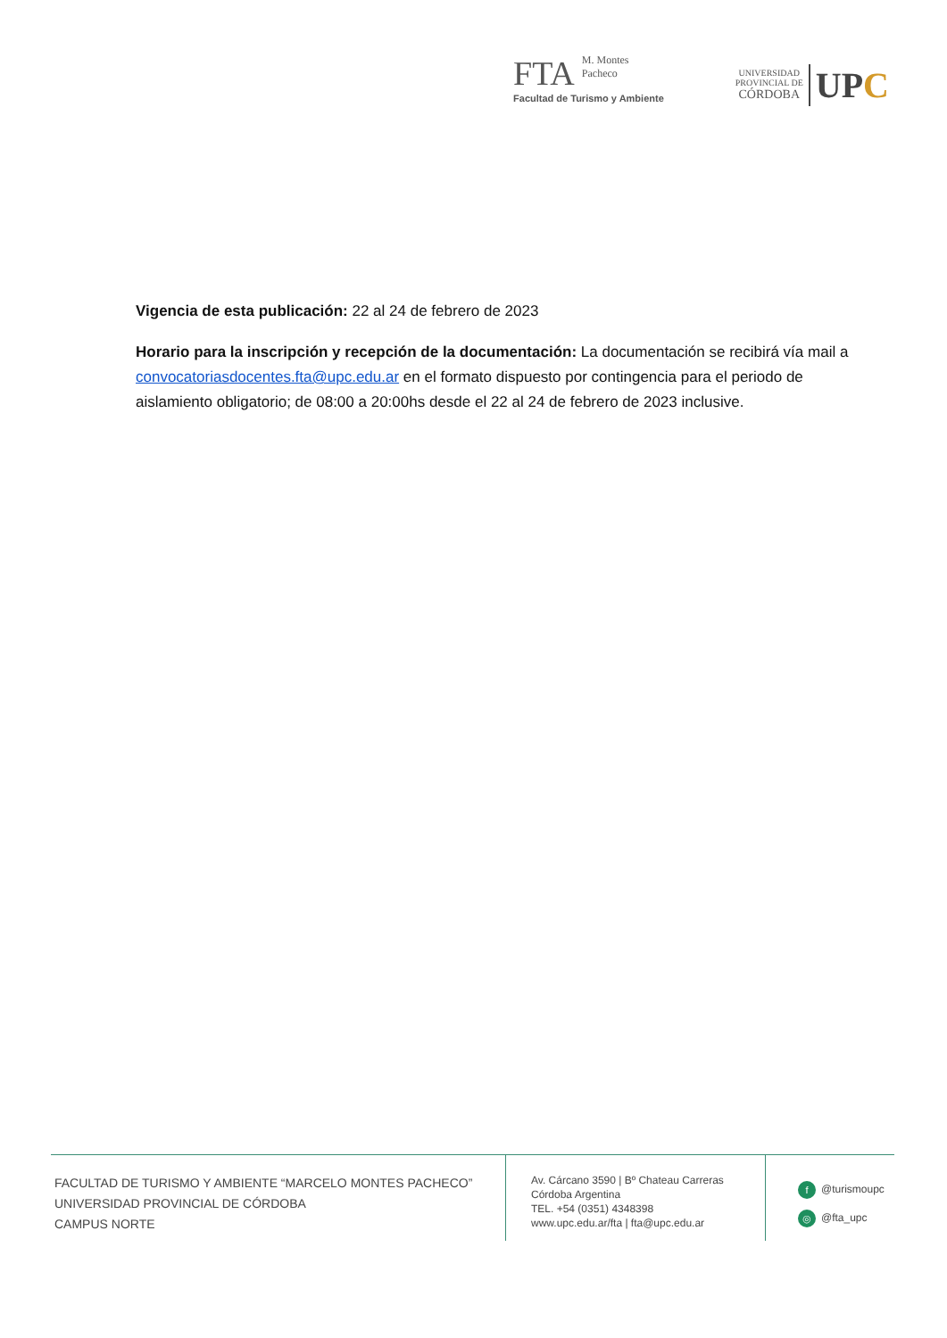FTA M. Montes
Pacheco
Facultad de Turismo y Ambiente
UNIVERSIDAD
PROVINCIAL DE
CÓRDOBA
UPC
Vigencia de esta publicación: 22 al 24 de febrero de 2023
Horario para la inscripción y recepción de la documentación: La documentación se recibirá vía mail a convocatoriasdocentes.fta@upc.edu.ar en el formato dispuesto por contingencia para el periodo de aislamiento obligatorio; de 08:00 a 20:00hs desde el 22 al 24 de febrero de 2023 inclusive.
FACULTAD DE TURISMO Y AMBIENTE “MARCELO MONTES PACHECO”
UNIVERSIDAD PROVINCIAL DE CÓRDOBA
CAMPUS NORTE
Av. Cárcano 3590 | Bº Chateau Carreras
Córdoba Argentina
TEL. +54 (0351) 4348398
www.upc.edu.ar/fta | fta@upc.edu.ar
f @turismoupc
◎ @fta_upc